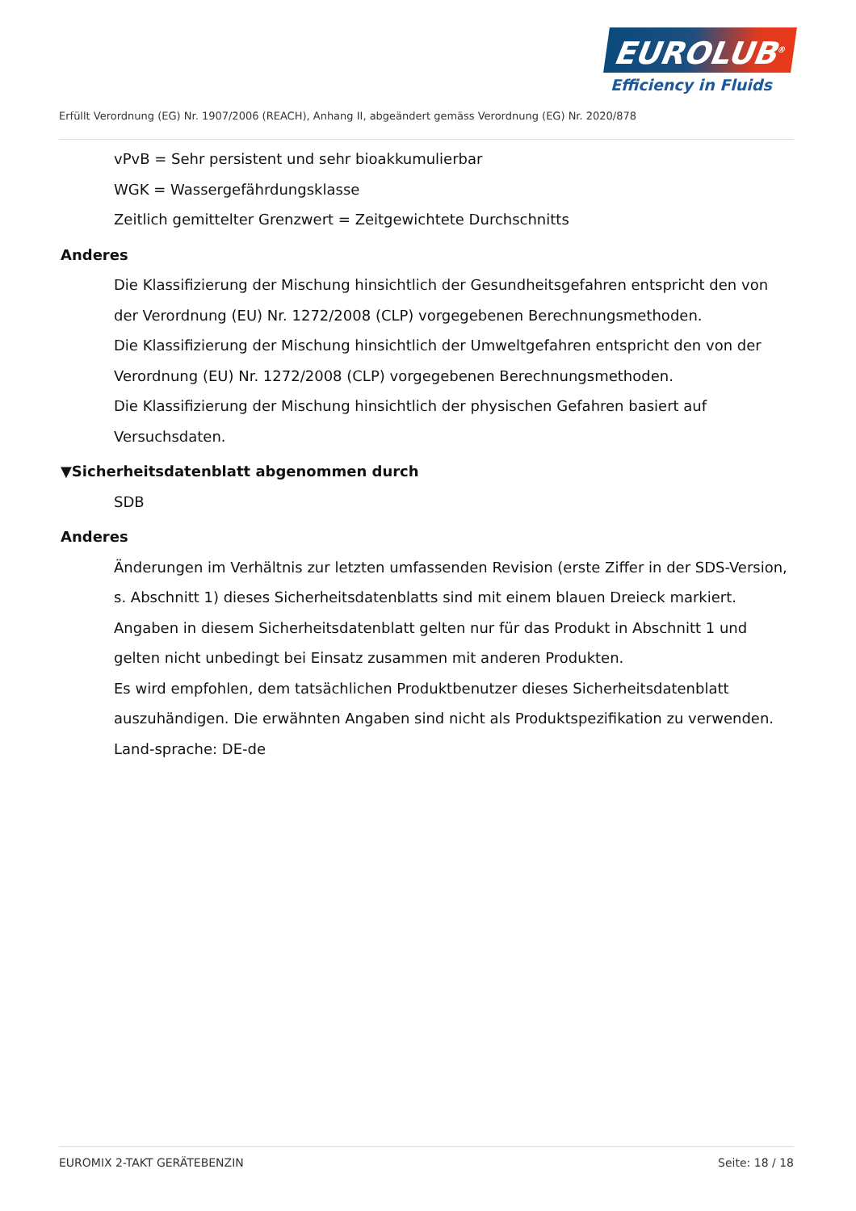EUROLUB<sup>®</sup>
Efficiency in Fluids
Erfüllt Verordnung (EG) Nr. 1907/2006 (REACH), Anhang II, abgeändert gemäss Verordnung (EG) Nr. 2020/878
vPvB = Sehr persistent und sehr bioakkumulierbar
WGK = Wassergefährdungsklasse
Zeitlich gemittelter Grenzwert = Zeitgewichtete Durchschnitts
Anderes
Die Klassifizierung der Mischung hinsichtlich der Gesundheitsgefahren entspricht den von der Verordnung (EU) Nr. 1272/2008 (CLP) vorgegebenen Berechnungsmethoden.
Die Klassifizierung der Mischung hinsichtlich der Umweltgefahren entspricht den von der Verordnung (EU) Nr. 1272/2008 (CLP) vorgegebenen Berechnungsmethoden.
Die Klassifizierung der Mischung hinsichtlich der physischen Gefahren basiert auf Versuchsdaten.
▼Sicherheitsdatenblatt abgenommen durch
SDB
Anderes
Änderungen im Verhältnis zur letzten umfassenden Revision (erste Ziffer in der SDS-Version, s. Abschnitt 1) dieses Sicherheitsdatenblatts sind mit einem blauen Dreieck markiert.
Angaben in diesem Sicherheitsdatenblatt gelten nur für das Produkt in Abschnitt 1 und gelten nicht unbedingt bei Einsatz zusammen mit anderen Produkten.
Es wird empfohlen, dem tatsächlichen Produktbenutzer dieses Sicherheitsdatenblatt auszuhändigen. Die erwähnten Angaben sind nicht als Produktspezifikation zu verwenden.
Land-sprache: DE-de
EUROMIX 2-TAKT GERÄTEBENZIN Seite: 18 / 18